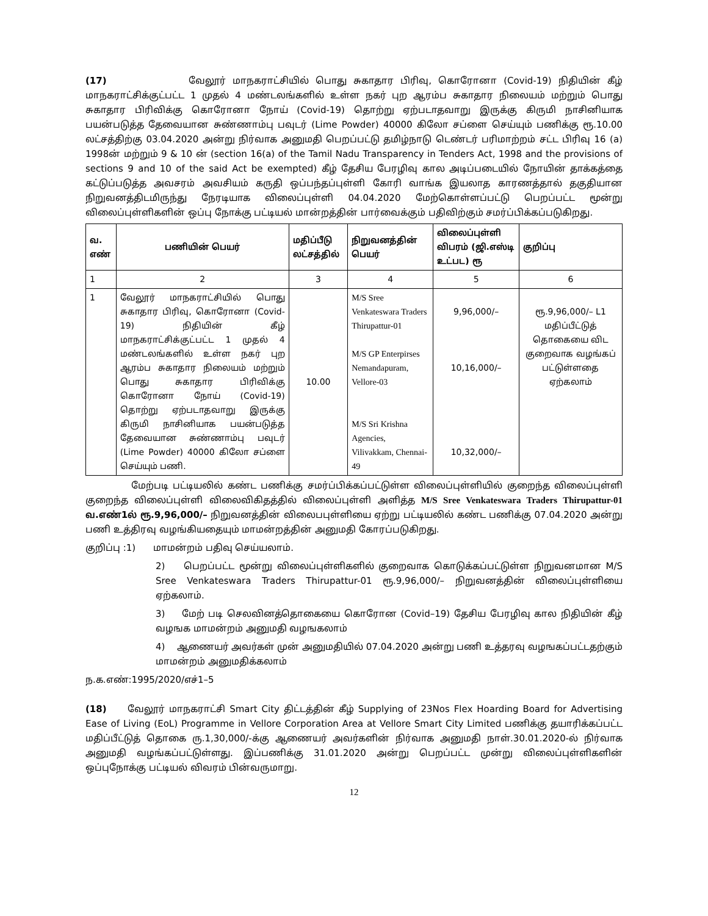(17) வேலூர் மாநகராட்சியில் பொது சுகாதார பிரிவு, கொரோனா (Covid-19) நிதியின் கீழ் மாநகராட்சிக்குட்பட்ட 1 முதல் 4 மண்டலங்களில் உள்ள நகர் புற ஆரம்ப சுகாதார நிலையம் மற்றும் பொது சுகாதார பிரிவிக்கு கொரோனா நோய் (Covid-19) தொற்று ஏற்படாதவாறு இருக்கு கிருமி நாசினியாக பயன்படுத்த தேவையான சுண்ணாம்பு பவுடர் (Lime Powder) 40000 கிலோ சப்ளை செய்யும் பணிக்கு ரூ.10.00 லட்சத்திற்கு 03.04.2020 அன்று நிர்வாக அனுமதி பெறப்பட்டு தமிழ்நாடு டெண்டர் பரிமாற்றம் சட்ட பிரிவு 16 (a) 1998ன் மற்றும் 9 & 10 ன் (section 16(a) of the Tamil Nadu Transparency in Tenders Act, 1998 and the provisions of sections 9 and 10 of the said Act be exempted) கீழ் தேசிய பேரழிவு கால அடிப்படையில் நோயின் தாக்கத்தை கட்டுப்படுத்த அவசரம் அவசியம் கருதி ஒப்பந்தப்புள்ளி கோரி வாங்க இயலாத காரணத்தால் தகுதியான நிறுவனத்திடமிருந்து நேரடியாக விலைப்புள்ளி 04.04.2020 மேற்கொள்ளப்பட்டு பெறப்பட்ட மூன்று விலைப்புள்ளிகளின் ஒப்பு நோக்கு பட்டியல் மான்றத்தின் பார்வைக்கும் பதிவிற்கும் சமர்ப்பிக்கப்படுகிறது.
| வ. எண் | பணியின் பெயர் | மதிப்பீடு லட்சத்தில் | நிறுவனத்தின் பெயர் | விலைப்புள்ளி விபரம் (ஜி.எஸ்டி உட்பட) ரூ | குறிப்பு |
| --- | --- | --- | --- | --- | --- |
| 1 | 2 | 3 | 4 | 5 | 6 |
| 1 | வேலூர் மாநகராட்சியில் பொது சுகாதார பிரிவு, கொரோனா (Covid-19) நிதியின் கீழ் மாநகராட்சிக்குட்பட்ட 1 முதல் 4 மண்டலங்களில் உள்ள நகர் புற ஆரம்ப சுகாதார நிலையம் மற்றும் பொது சுகாதார பிரிவிக்கு கொரோனா நோய் (Covid-19) தொற்று ஏற்படாதவாறு இருக்கு கிருமி நாசினியாக பயன்படுத்த தேவையான சுண்ணாம்பு பவுடர் (Lime Powder) 40000 கிலோ சப்ளை செய்யும் பணி. | 10.00 | M/S Sree Venkateswara Traders Thirupattur-01 M/S GP Enterpirses Nemandapuram, Vellore-03 M/S Sri Krishna Agencies, Vilivakkam, Chennai-49 | 9,96,000/– 10,16,000/– 10,32,000/– | ரூ.9,96,000/– L1 மதிப்பீட்டுத் தொகையை விட குறைவாக வழங்கப் பட்டுள்ளதை ஏற்கலாம் |
மேற்படி பட்டியலில் கண்ட பணிக்கு சமர்ப்பிக்கப்பட்டுள்ள விலைப்புள்ளியில் குறைந்த விலைப்புள்ளி குறைந்த விலைப்புள்ளி விலைவிகிதத்தில் விலைப்புள்ளி அளித்த M/S Sree Venkateswara Traders Thirupattur-01 வ.எண்1ல் ரூ.9,96,000/– நிறுவனத்தின் விலைபபுள்ளியை ஏற்று பட்டியலில் கண்ட பணிக்கு 07.04.2020 அன்று பணி உத்திரவு வழங்கியதையும் மாமன்றத்தின் அனுமதி கோரப்படுகிறது.
குறிப்பு :1) மாமன்றம் பதிவு செய்யலாம்.
2) பெறப்பட்ட மூன்று விலைப்புள்ளிகளில் குறைவாக கொடுக்கப்பட்டுள்ள நிறுவனமான M/S Sree Venkateswara Traders Thirupattur-01 ரூ.9,96,000/– நிறுவனத்தின் விலைப்புள்ளியை ஏற்கலாம்.
3) மேற் படி செலவினத்தொகையை கொரோன (Covid–19) தேசிய பேரழிவு கால நிதியின் கீழ் வழஙக மாமன்றம் அனுமதி வழஙகலாம்
4) ஆணையர் அவர்கள் முன் அனுமதியில் 07.04.2020 அன்று பணி உத்தரவு வழஙகப்பட்டதற்கும் மாமன்றம் அனுமதிக்கலாம்
ந.க.எண்:1995/2020/எச்1–5
(18) வேலூர் மாநகராட்சி Smart City திட்டத்தின் கீழ் Supplying of 23Nos Flex Hoarding Board for Advertising Ease of Living (EoL) Programme in Vellore Corporation Area at Vellore Smart City Limited பணிக்கு தயாரிக்கப்பட்ட மதிப்பீட்டுத் தொகை ரு.1,30,000/-க்கு ஆணையர் அவர்களின் நிர்வாக அனுமதி நாள்.30.01.2020-ல் நிர்வாக அனுமதி வழங்கப்பட்டுள்ளது. இப்பணிக்கு 31.01.2020 அன்று பெறப்பட்ட முன்று விலைப்புள்ளிகளின் ஒப்புநோக்கு பட்டியல் விவரம் பின்வருமாறு.
12